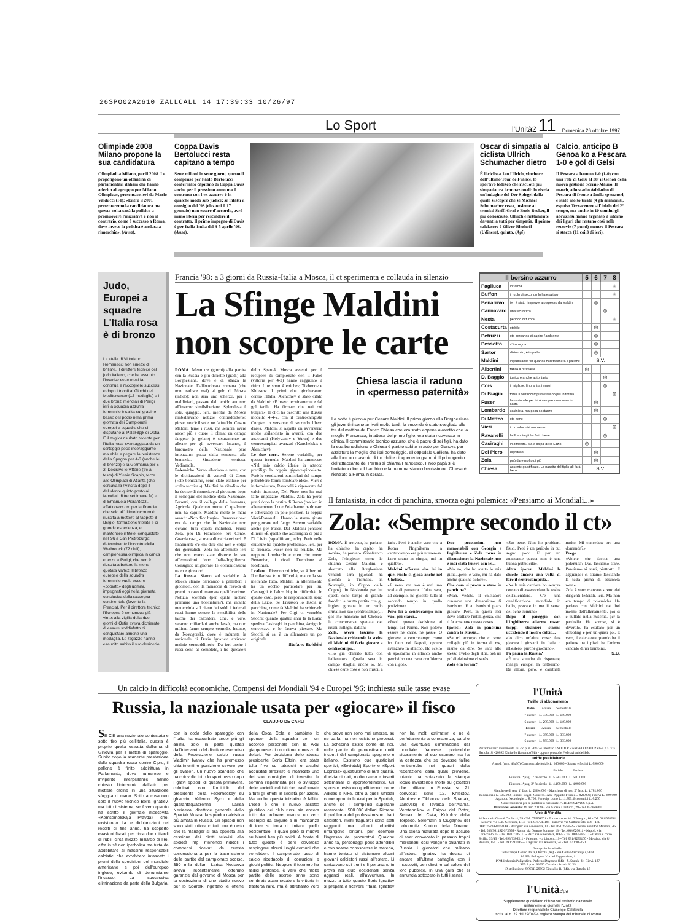26SPO02A2610 ZALLCALL 14 17:39:33 10/26/97
Lo Sport l'Unità2 11 Domenica 26 ottobre 1997
Olimpiade 2008 Milano propone la sua candidatura
Olimpiadi a Milano, per il 2008. Le propongono un'ottantina di parlamentari italiani che hanno aderito al «gruppo per Milano Olimpica», presentato ieri da Mario Valducci (FI): «Entro il 2001 presenteremo la candidatura ma questa volta sarà la politica a promuovere l'iniziativa e non il contrario, come è successo a Roma, dove invece la politica è andata a rimorchio». (Ansa).
Coppa Davis Bertolucci resta capitano a tempo
Sette milioni in sette giorni, questo il compenso per Paolo Bertolucci confermato capitano di Coppa Davis anche per il prossimo anno ma il contratto con l'ex azzurro è in qualche modo sub judice: se infatti il consiglio del '98 (elezioni il 17 gennaio) non essere d'accordo, avrà mano libera per rescindere il contratto. Il primo impegno di Davis è per Italia-India del 3-5 aprile '98. (Ansa).
Oscar di simpatia al ciclista Ullrich Schumacher dietro
È il ciclista Jan Ullrich, vincitore dell'ultimo Tour de France, lo sportivo tedesco che riscuote più simpatia tra i connazionali: lo rivela un'indagine del Der Spiegel dalla quale si scopre che se Michael Schumacher resta, insieme ai tennisti Steffi Graf e Boris Becker, il più conosciuto, Ullrich è nettamente davanti a tutti per simpatia. Il primo calciatore è Oliver Bierhoff (Udinese), quinto. (Agi).
Calcio, anticipo B Genoa ko a Pescara 1-0 e gol di Gelsi
Il Pescara a battuto 1-0 (1-0) con una rete di Gelsi al 38' il Genoa della nuova gestione Scerni-Mauro. Il match, allo stadio Adriatico di Pescara di fronte a 5mila spettatori, è stato molto tirato (4 gli ammoniti, espulso Terracenere all'inizio del 2° tempo, ma anche in 10 uomini gli abruzzesi hanno arginato il ritorno dei liguri che restano così nelle retrovie (7 punti) mentre il Pescara si stacca (11 coi 3 di ieri).
Judo, Europei a squadre L'Italia rosa è di bronzo
La stella di Vittoriano Romanacci non smette di brillare. Il direttore tecnico del judo italiano, che ha assunto l'incarico sette mesi fa, continua a raccogliere successi e dopo i trionfi ai Giochi del Mediterraneo (12 medaglie) e i due bronzi mondiali di Parigi ieri la squadra azzurra femminile è salita sul gradino basso del podio nella prima giornata dei Campionati europei a squadre che si disputano al PalaFilpjk di Ostia. È il miglior risultato recente per l'Italia rosa, svantaggiata da un sorteggio poco incoraggiante ma abile a pegare la resistenza della Spagna per 4-3 (anche lei di bronzo) e la Germania per 5-2. Decisive le vittorie (tre a testa) di Ylenia Scapin, terza alle Olimpiadi di Atlanta (che cercava la rivincita dopo il deludente quinto posto ai Mondiali di tre settimane fa) e di Emanuela Pierantozzi. «Faticoso» oro per la Francia che solo all'ultimo incontro è riuscita a mettere al tappeto il Belgio, formazione titolata e di grande esperienza, e mantenere il titolo, conquistato nel '96 a San Pietroburgo: determinante l'incontro della Werbrouck (72 chili), campionessa olimpica in carica e terza a Parigi, che non è riuscita a battere la meno quotata Varlez. Il bronzo europeo della squadra femminile vuole essere «copiato» dagli uomini, impegnati oggi nella giornata conclusiva della rassegna continentale (favorita la Francia). Per il direttore tecnico l'Europeo è comunque già vinto: alla vigilia della due giorni di Ostia aveva dichiarato di essere soddisfatto di conquistare almeno una medaglia. Le ragazze hanno esaudito subito il suo desiderio.
Francia '98: a 3 giorni da Russia-Italia a Mosca, il ct sperimenta e collauda in silenzio
La Sfinge Maldini non scopre le carte
ROMA. Meno tre (giorni) alla partita con la Russia e più diciotto (gradi) alla Borghesiana, dove è di stanza la Nazionale. Dall'ottobrata romana (che non tradisce mai) al gelo di Mosca (infido): non sarà uno scherzo, per i maldiniani, passare dal tiepido autunno all'inverno similsiberiano. Splendeva il sole, quaggiù, ieri, mentre da Mosca rimbalzavano notizie contraddittorie: piove, no c'è il sole, no fa freddo. Cesare Maldini teme i russi, ma sembra avere ancor più a cuore il clima: un campo fangoso (o gelato) è sicuramente un alleato per gli avversari. Intanto, il barometro della Nazionale pare impazzito: passa dalla tempesta alla bonaccia. Situazione confusa. Vediamola.
Polemiche. Vento siberiano e neve, con le dichiarazioni di venerdì di Conte («sto benissimo, sono stato escluso per scelta tecnica»). Maldini ha ribadito che ha deciso di rinunciare al giocatore dopo il colloquio del medico della Nazionale, Ferretti, con il collega della Juventus, Agricola. Qualcuno mente. O qualcuno non ha capito. Maldini mette le mani avanti: «Non dico bugie». Osservazione: era da tempo che in Nazionale non c'erano tutti questi malintesi. Prima Zola, poi Di Francesco, ora Conte. Guarda caso, si tratta di calciatori seri. E finalmente c'è chi dice che non è colpa dei giornalisti. Zola ha affermato ieri che non erano state distorte le sue affermazioni dopo Italia-Inghilterra. Consiglio: migliorare le comunicazioni tra ct e giocatori.
La Russia. Siamo sul variabile. A Mosca stanno caricando a palletton­i i giocatori, con la minaccia di revoca di premi in caso di mancata qualificazione. Notizia scontata (per quale motivo premiare una bocciatura?), ma intanto mettendola sul piano dei soldi i federali russi hanno scosso la sensibilità delle tasche dei calciatori. Che, è vero, saranno miliardari anche lassù, ma otto milioni fanno sempre comodo. Intanto, da Novogorski, dove è radunata la nazionale di Boris Ignatiev, arrivano notizie contraddittorie. Da ieri anche i russi sono al completo, i tre giocatori dello Spartak Mosca assenti per il recupero di campionato con il Fakel (vittoria per 4-2) hanno raggiunto il ritiro. I tre sono Alenichev, Tikhonov e Khlestov. I primi due giocheranno contro l'Italia, Alenichev è stato citato da Maldini: «È bravo tecnicamente e dal gol facile. Ha firmato due reti coi bulgari». Il ct ci ha descritto una Russia modello 4-4-2, con il centrocampista Onopko in versione di secondo libero d'area. Maldini si aspetta un avversario molto sbilanciato in avanti, con due attaccanti (Kolyvanov e Yuran) e due centrocampisti avanzati (Kanchelskis e Alenichev).
Le due torri. Sereno variabile, per questa formula. Maldini ha ammesso: «Nel mio calcio ideale in attacco prediligo la coppia gigante-piccoletto. Però le condizioni particolari del campo potrebbero farmi cambiare idea». Vieri è in formissima, Ravanelli è rigenerato dal calcio francese, Del Piero non ha mai fatto impazzire Maldini, Zola ha perso punti dopo la partita di Roma (ma ieri in allenamento il ct e Zola hanno parlottato e scherzato). In pole position, la coppia Vieri-Ravanelli. Hanno la stazza giusta per giocare nel fango. Sereno variabile anche per Fuser. Dal Maldini-pensiero di ieri: «È quello che assomiglia di più a Di Livio (squalificato, ndr). Però nelle chiusure ha qualche problema». Ieri, per la cronaca, Fuser non ha brillato. Ma neppure Lombardo e men che meno Benarrivo, i rivali. Decisione al fotofinish.
I calanti. Piovono critiche, su Albertini. Il milanista è in difficoltà, ma ce la sta mettendo tutta. Maldini in allenamento ha un occhio particolare per lui. Casiraghi è l'altro big in difficoltà. In questo caso, però, le responsabilità sono della Lazio. Se Eriksson lo lascia in panchina, come fa Maldini ha schierarlo in Nazionale? Per Gigi ci vorrebbe Sacchi: quando quattro anni fa la Lazio spediva Casiraghi in panchina, Arrigo lo convocava e lo faceva giocare. Ma Sacchi, si sa, è un allenatore un po' originale.
Stefano Boldrini
Chiesa lascia il raduno in «permesso paternità»
La notte è piccola per Cesare Maldini. Il primo giorno alla Borghesiana gli juventini sono arrivati molto tardi, la seconda è stato svegliato alle tre del mattino da Enrico Chiesa che era stato appena avvertito che la moglie Francesca, in attesa del primo figlio, era stata ricoverata in clinica. Il commissario tecnico azzurro, che è padre di sei figli, ha dato la sua benedizione e Chiesa è partito subito in auto per Genova per assistere la moglie che ieri pomeriggio, all'ospedale Galliera, ha dato alla luce un maschio di tre chili e cinquecento grammi. Il primogenito dell'attaccante del Parma si chiama Francesco. Il neo papà si è limitato a dire: «Il bambino e la mamma stanno benissimo». Chiesa è rientrato a Roma in serata.
| Il borsino azzurro | | 5 | 6 | 7 | 8 |
| --- | --- | --- | --- | --- | --- |
| Pagliuca | in forma | | | | ◎ |
| Buffon | il ruolo di secondo lo ha esaltato | | | | ◎ |
| Benarrivo | ieri è stato rimproverato spesso da Maldini | | ◎ | | |
| Cannavaro | una sicurezza | | | ◎ | |
| Nesta | periodo di furore | | | | ◎ |
| Costacurta | stabile | | ◎ | | |
| Petruzzi | sta cercando di capire l'ambiente | | ◎ | | |
| Pessotto | s' impegna | | ◎ | | |
| Sartor | disinvolto, è in palla | | ◎ | | |
| Maldini | ingiudicabile fin quando non toccherà il pallone | S.V. | | | |
| Albertini | fatica a ritrovarsi | ◎ | | | |
| D. Baggio | tonico e anche autoritario | | | ◎ | |
| Cois | il migliore, finora, tra i nuovi | | | ◎ | |
| Di Biagio | forse il centrocampista italiano più in forma | | | | ◎ |
| Fuser | la nazionale per lui è sempre una corsa in salita | | ◎ | | |
| Lombardo | casinista, ma poca sostanza | | ◎ | | |
| Di Matteo | sta bene | | | ◎ | |
| Vieri | il bo mber del momento | | | | ◎ |
| Ravanelli | la Francia gli ha fatto bene | | | ◎ | |
| Casiraghi | in difficoltà. Ma è colpa della Lazio | ◎ | | | |
| Del Piero | dignitoso | | ◎ | | |
| Zola | può dare molto di più | | ◎ | | |
| Chiesa | assente giustificato. La nascita del figlio gli farà bene | S.V. | | | |
Il fantasista, in odor di panchina, smorza ogni polemica: «Pensiamo ai Mondiali...»
Zola: «Sempre secondo il ct»
ROMA. È arrivato, ha parlato, ha chiarito, ha capito, ha sorriso, ha pensato. Gianfranco Zola, l'«inglese» come lo chiama Cesare Maldini, è sbarcato alla Borghesiana venerdì sera (giovedì ha giocato a Tromsoe, in Norvegia, in Coppa delle Coppe). In Nazionale per lui questi sono tempi di grande freddo: la brutta partita con gli inglesi giocata in un ruolo ormai non suo (centrocampo), i gol che mancano nel Chelsea, la concorrenza spietata dei rivali-colleghi italiani.
Zola, aveva lasciato la Nazionale criticando la scelta di Maldini di farla giocare a centrocampo...
«Ho già chiarito tutto con l'allenatore. Quella sera in campo sbagliai anche io. Mi chiese certe cose e non riuscii a farle. Però è anche vero che a Roma l'Inghilterra a centrocampo era più numerosa. Loro erano in cinque, noi in quattro».
Maldini afferma che lei in quel ruolo ci gioca anche nel Chelsea...
«È vero, ma non è mai una scelta di partenza. L'altra sera, ad esempio, ho giocato tutto il secondo tempo in quella posizione».
Però lei a centrocampo non vuol più starci...
«Presi questa decisione ai tempi del Parma. Non potevo essere né carne, né pesce. O giocavo a centrocampo come ho fatto nel Napoli, oppure avanzavo in attacco. Ho scelto di spostarmi in attacco anche perché ho una certa confidenza con il gol».
Due prestazioni non memorabili con Georgia e Inghilterra e Zola torna in discussione: la Nazionale non è mai stata tenera con lei...
«Ma no, che ho avuto le mie gioie...però, è vero, mi ha dato anche qualche dolore».
Che cosa si prova a stare in panchina?
«Mah, vedete, il calciatore conserva una dimensione di bambino. E ai bambini piace giocare. Però, in questi casi deve scattare l'intelligenza, che ti fa accettare queste cose».
Ipotesi: Zola in panchina contro la Russia...
«Se mi accorgo che ci sono colleghi più in forma di me, niente da dire. Se sarò allo stesso livello degli altri, beh un po' di delusione ci sarà».
Zola è in forma?
«Sto bene. Non ho problemi fisici. Però è un periodo in cui segno poco. E per un attaccante questa non è una buona pubblicità».
Altra ipotesi: Maldini le chiede ancora una volta di fare il centrocampista...
«Nella mia carriera ho sempre cercato di assecondare le scelte dell'allenatore. C'è una qualificazione mondiale in ballo, prevale in me il senso del bene comune».
Dopo il pareggio con l'Inghilterra allarme rosso: troppi stranieri stanno uccidendo il nostro calcio...
«Io dico un'altra cosa: fate giocare i giovani. In Italia o all'estero, purché giochino».
Fa paura la Russia?
«È una squadra da rispettare, maagli europei la battemmo. Da allora, però, è cambiata molto. Mi concedete ora una domanda?»
Prego...
«Volete che faccia una polemica? Dai, lasciamo stare. Pensiamo ai russi, piuttosto. E aggiungo: ci stiamo fasciando la testa prima di essercela rotta».
Zola è stato marcato stretto dai dirigenti federali, ieri. Ma non era tempo di polemiche. Ha parlato con Maldini nel bel mezzo dell'allenamento, poi si è buttato nella mischia, per la partitella. Ha sorriso, si è divertito, ha esultato per un dribbling e per un quasi gol. E vero, il calciatore quando ha il pallone tra i piedi ha l'animo candido di un bambino.
S.B.
Un calcio in difficoltà economiche. Compensi dei Mondiali '94 e Europei '96: inchiesta sulle tasse evase
Russia, la nazionale usata per «giocare» il fisco
CLAUDIO DE CARLI
SE C'È una nazionale contestata e sotto tiro più dell'Italia, questa è proprio quella estratta dall'urna di Ginevra per il match di spareggio. Subito dopo la scadente prestazione della squadra russa contro Cipro, il pallone è finito addirittura in Parlamento, dove numerose e inviperite interpellanze hanno chiesto l'intervento dall'alto per mettere ordine in una situazione sfuggita di mano. Sotto accusa non solo il nuovo tecnico Boris Ignatiev, ma tutto il sistema, se è vero quanto ha scritto il giornale moscovita «Komsomolskaja Pravda» che, rovistando fra le dichiarazioni dei redditi di fine anno, ha scoperto evasioni fiscali per circa due miliardi di rubli, circa mezzo miliardo di lire, cifra in sè non iperbolica ma tutta da addebitare ai massimi responsabili calcistici che avrebbero intascato i premi delle spedizioni del mondiale americano e poi dell'europeo inglese, evitando di denunciarne l'incasso. La successiva eliminazione da parte della Bulgaria, con la coda dello spareggio con l'Italia, ha esacerbato ancor più gli animi, solo in parte quietati dall'intervento del direttore esecutivo della Federazione calcio russa Vladimir Ivanov che ha promesso chiarimenti e punizione severe per gli evasori. Un nuovo scandalo che ha coinvolto tutto lo sport russo dopo i gravi episodi di questa primavera, culminati con l'omicidio del presidente della Federhockey su ghiaccio, Valentin Sych e della quarantaquattrenne Larisa Neciaeva, direttrice generale dello Spartak Mosca, la squadra calcistica più amata in Russia. Gli episodi non sono stati tuttora chiariti ma è certo che la manager si era opposta alla cessione dei diritti televisi alla società Img, ritenendo ridicoli i compensi ricevuti da questa concessionaria per la trasmissione delle partite del campionato scorso, 350 mila dollari. Larisa Neciaeva aveva recentemente ottenuto garanzie dal governo di Mosca per la costruzione di uno stadio nuovo per lo Spartak, rigettato le offerte della Coca Cola e cambiato lo sponsor della squadra con un accordo personale con la Akai giapponese di un milione e mezzo di dollari. Per decisione dello stesso presidente Boris Eltsin, era stata tolta l'Iva su tabacchi e alcolici acquistati all'estero e incaricato uno dei suoi consiglieri di investire la somma risparmiata per lo sviluppo delle società calcistiche, trasformate a tutti gli effetti in società per azioni. Ma anche questa iniziativa è fallita. L'idea è che il nuovo assetto giuridico dei club russi sia ancora tutto da ordinare, manca un vero esempio da seguire e in mancanza di idee si tenta di imitare quello occidentale, il quale però si muove su binari ben più solidi. A fronte di tutto questo è però doveroso respingere alcuni luoghi comuni che vorrebbero il campionato russo di calcio ricettacolo di corruzioni e giochi politici. Neppure il totonero ha radici profonde, è vero che molte partite dello scorso anno sono sembrate accomodate e le vittorie in trasferta rare, ma è altrettanto vero che prove non sono mai emerse, se ne parla ma non esistono processi. La schedina esiste come da noi, nelle partite da pronosticare molti incontri del campionato spagnolo e italiano. Esistono due quotidiani sportivi, «Sovietskij Sport» e «Sport Express» quest'ultimo di rara qualità, dovizia di dati, molto calcio e inserti settimanali di approfondimento. Gli sponsor: esistono quelli tecnici come Adidas e Nike, oltre a quelli ufficiali come appunto la Akai per lo Spartak, anche se i compensi superano raramente i 500.000 dollari. Rimane il problema del professionismo fra i calciatori, molti traguardi sono stati raggiunti ma alcuni obiettivi rimangono lontani, per esempio l'ingresso dei procuratori. Qualche anno fa, personaggi poco attendibili e con scarse conoscenze in materia, hanno tentato di sistemare alcuni giovani calciatori russi all'estero. Li caricavano sui treni e li portavano in prova nei club occidentali senza agganci reali, all'avventura. In mezzo a tutto questo Boris Ignatiev si prepara a ricevere l'Italia. Ignatiev non ha molti estimatori e ne è perfettamente a conoscenza, sa che una eventuale eliminazione dal mondiale francese porterebbe sicuramente al suo esonero ma ha la certezza che se dovesse fallire rientrerebbe nei quadri della federazione dalla quale proviene. Intanto ha spiazzato la stampa locale investendo molto su giocatori che militano in Russia, su 21 convocati sono 12, Khlestov, Alenicev e Tikhonov dello Spartak, Janovskij e Tsveiba dell'Alania, Veretennikov e Esipov del Rotor, Semak del Cska, Kokhlov della Torpedo, Solomatin e Ciugajnov del Lokomotiv, Koutun della Dinamo. Una scelta maturata dopo le accuse di aver convocato in passato troppi mercenari, così vengono chiamati in Russia i giocatori che militano all'estero. Ignatiev ha deciso di andare all'ultima battaglia con i moscoviti, ben dieci, e sul calore del loro pubblico, in una gara che si annuncia sottozero in tutti i sensi.
l'Unità
Tariffe di abbonamento
| Italia | Anuale | Semestrale |
| 7 numeri | L. 330.000 | L. 169.000 |
| 6 numeri | L. 290.000 | L. 149.000 |
| Estero | Anuale | Semestrale |
| 7 numeri | L. 780.000 | L. 395.000 |
| 6 numeri | L. 685.000 | L. 335.000 |
Per abbonarsi: versamento sul c.c.p. n. 269274 intestato a SO.DI.P. «ANGELO PATUZZI» s.p.a. Via Bettola 18 - 20092 Cinisello Balsamo (MI) - oppure presso le Federazioni del Pds.
Tariffe pubblicitarie
A mod. (mm. 45x30) Commerciale feriale L. 560.000 - Sabato e festivi L. 690.000
| | Feriale | Festivo |
| Finestra 1ª pag. 1º fascicolo | L. 5.343.000 | L. 6.011.000 |
| Finestra 1ª pag. 2º fascicolo | L. 4.100.000 | L. 4.900.000 |
Manchette di test. 1º fasc. L. 2.894.000 - Manchette di test. 2º fasc. L. 1.781.000
Redazionali L. 935.000; Finanz.-Legali-Concess.-Aste-Appalti: Feriali L. 824.000; Festivi L. 899.000
A parola: Necrologie L. 8.700; Partecip. Lutto L. 11.300; Economici L. 6.200
Concessionaria per la pubblicità nazionale PUBLIKOMPASS S.p.A.
Direzione Generale: Milano 20124 - Via Giosuè Carducci, 29 - Tel. 02/864701
Aree di Vendita
Milano: via Giosuè Carducci, 29 - Tel. 02/864701 - Torino: corso M. D'Azeglio, 60 - Tel. 011/665211 - Genova: via C.R. Ceccardi, 1/14 - Tel. 010/540184 - Padova: via Gattamelata, 108 - Tel. 049/775224-8073144 - Bologna: via Amendola, 13 - Tel. 051/255952 - Firenze: via Don Minzoni, 46 - Tel. 055/561192-573668 - Roma: via Quattro Fontane, 15 - Tel. 06/4620011 - Napoli: via Caracciolo, 15 - Tel. 081/7205111 - Bari: via Amendola, 166/5 - Tel. 080/5485111 - Catania: corso Sicilia, 37/43 - Tel. 095/7306311 - Palermo: via Lincoln, 19 - Tel. 091/6235100 - Messina: via U. Bonino, 15/C - Tel. 090/2930855 - Cagliari: via Ravenna, 24 - Tel. 070/305250
Stampa in fac-simile:
Telestampa Centro Italia, Oricola (Aq) - Via Colle Marcangeli, 58/B
SABO, Bologna - Via del Tappezziere, 1
PPM Industria Poligrafica, Paderno Dugnano (Mi) - S. Statale dei Giovi, 137
STS S.p.A. 95030 Catania - Strada 5ª, 35
Distribuzione: SODIP, 20092 Cinisello B. (Mi), via Bettola, 18
l'Unitàdue
Supplemento quotidiano diffuso sul territorio nazionale
unitamente al giornale l'Unità
Direttore responsabile Giuseppe Caldarola
Iscriz. al n. 22 del 22/01/94 registro stampa del tribunale di Roma